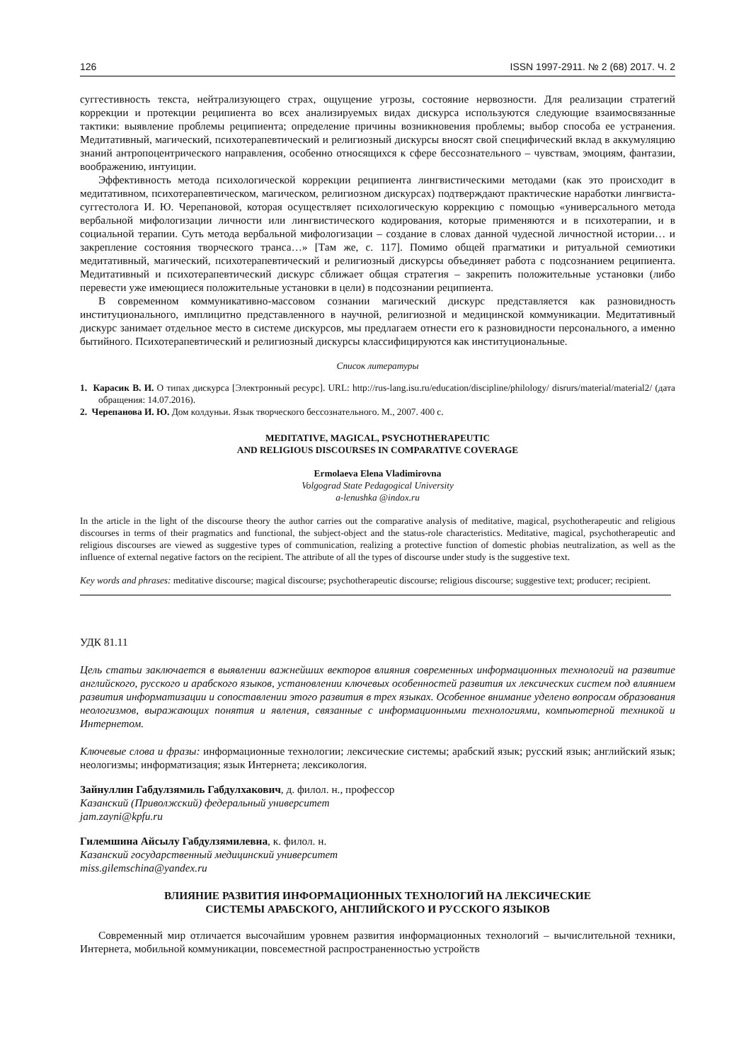126 ISSN 1997-2911. № 2 (68) 2017. Ч. 2
суггестивность текста, нейтрализующего страх, ощущение угрозы, состояние нервозности. Для реализации стратегий коррекции и протекции реципиента во всех анализируемых видах дискурса используются следующие взаимосвязанные тактики: выявление проблемы реципиента; определение причины возникновения проблемы; выбор способа ее устранения. Медитативный, магический, психотерапевтический и религиозный дискурсы вносят свой специфический вклад в аккумуляцию знаний антропоцентрического направления, особенно относящихся к сфере бессознательного – чувствам, эмоциям, фантазии, воображению, интуиции.
Эффективность метода психологической коррекции реципиента лингвистическими методами (как это происходит в медитативном, психотерапевтическом, магическом, религиозном дискурсах) подтверждают практические наработки лингвиста-суггестолога И. Ю. Черепановой, которая осуществляет психологическую коррекцию с помощью «универсального метода вербальной мифологизации личности или лингвистического кодирования, которые применяются и в психотерапии, и в социальной терапии. Суть метода вербальной мифологизации – создание в словах данной чудесной личностной истории… и закрепление состояния творческого транса…» [Там же, с. 117]. Помимо общей прагматики и ритуальной семиотики медитативный, магический, психотерапевтический и религиозный дискурсы объединяет работа с подсознанием реципиента. Медитативный и психотерапевтический дискурс сближает общая стратегия – закрепить положительные установки (либо перевести уже имеющиеся положительные установки в цели) в подсознании реципиента.
В современном коммуникативно-массовом сознании магический дискурс представляется как разновидность институционального, имплицитно представленного в научной, религиозной и медицинской коммуникации. Медитативный дискурс занимает отдельное место в системе дискурсов, мы предлагаем отнести его к разновидности персонального, а именно бытийного. Психотерапевтический и религиозный дискурсы классифицируются как институциональные.
Список литературы
1. Карасик В. И. О типах дискурса [Электронный ресурс]. URL: http://rus-lang.isu.ru/education/discipline/philology/ disrurs/material/material2/ (дата обращения: 14.07.2016).
2. Черепанова И. Ю. Дом колдуньи. Язык творческого бессознательного. М., 2007. 400 с.
MEDITATIVE, MAGICAL, PSYCHOTHERAPEUTIC
AND RELIGIOUS DISCOURSES IN COMPARATIVE COVERAGE
Ermolaeva Elena Vladimirovna
Volgograd State Pedagogical University
a-lenushka @indox.ru
In the article in the light of the discourse theory the author carries out the comparative analysis of meditative, magical, psychotherapeutic and religious discourses in terms of their pragmatics and functional, the subject-object and the status-role characteristics. Meditative, magical, psychotherapeutic and religious discourses are viewed as suggestive types of communication, realizing a protective function of domestic phobias neutralization, as well as the influence of external negative factors on the recipient. The attribute of all the types of discourse under study is the suggestive text.
Key words and phrases: meditative discourse; magical discourse; psychotherapeutic discourse; religious discourse; suggestive text; producer; recipient.
УДК 81.11
Цель статьи заключается в выявлении важнейших векторов влияния современных информационных технологий на развитие английского, русского и арабского языков, установлении ключевых особенностей развития их лексических систем под влиянием развития информатизации и сопоставлении этого развития в трех языках. Особенное внимание уделено вопросам образования неологизмов, выражающих понятия и явления, связанные с информационными технологиями, компьютерной техникой и Интернетом.
Ключевые слова и фразы: информационные технологии; лексические системы; арабский язык; русский язык; английский язык; неологизмы; информатизация; язык Интернета; лексикология.
Зайнуллин Габдулзямиль Габдулхакович, д. филол. н., профессор
Казанский (Приволжский) федеральный университет
jam.zayni@kpfu.ru
Гилемшина Айсылу Габдулзямилевна, к. филол. н.
Казанский государственный медицинский университет
miss.gilemschina@yandex.ru
ВЛИЯНИЕ РАЗВИТИЯ ИНФОРМАЦИОННЫХ ТЕХНОЛОГИЙ НА ЛЕКСИЧЕСКИЕ
СИСТЕМЫ АРАБСКОГО, АНГЛИЙСКОГО И РУССКОГО ЯЗЫКОВ
Современный мир отличается высочайшим уровнем развития информационных технологий – вычислительной техники, Интернета, мобильной коммуникации, повсеместной распространенностью устройств